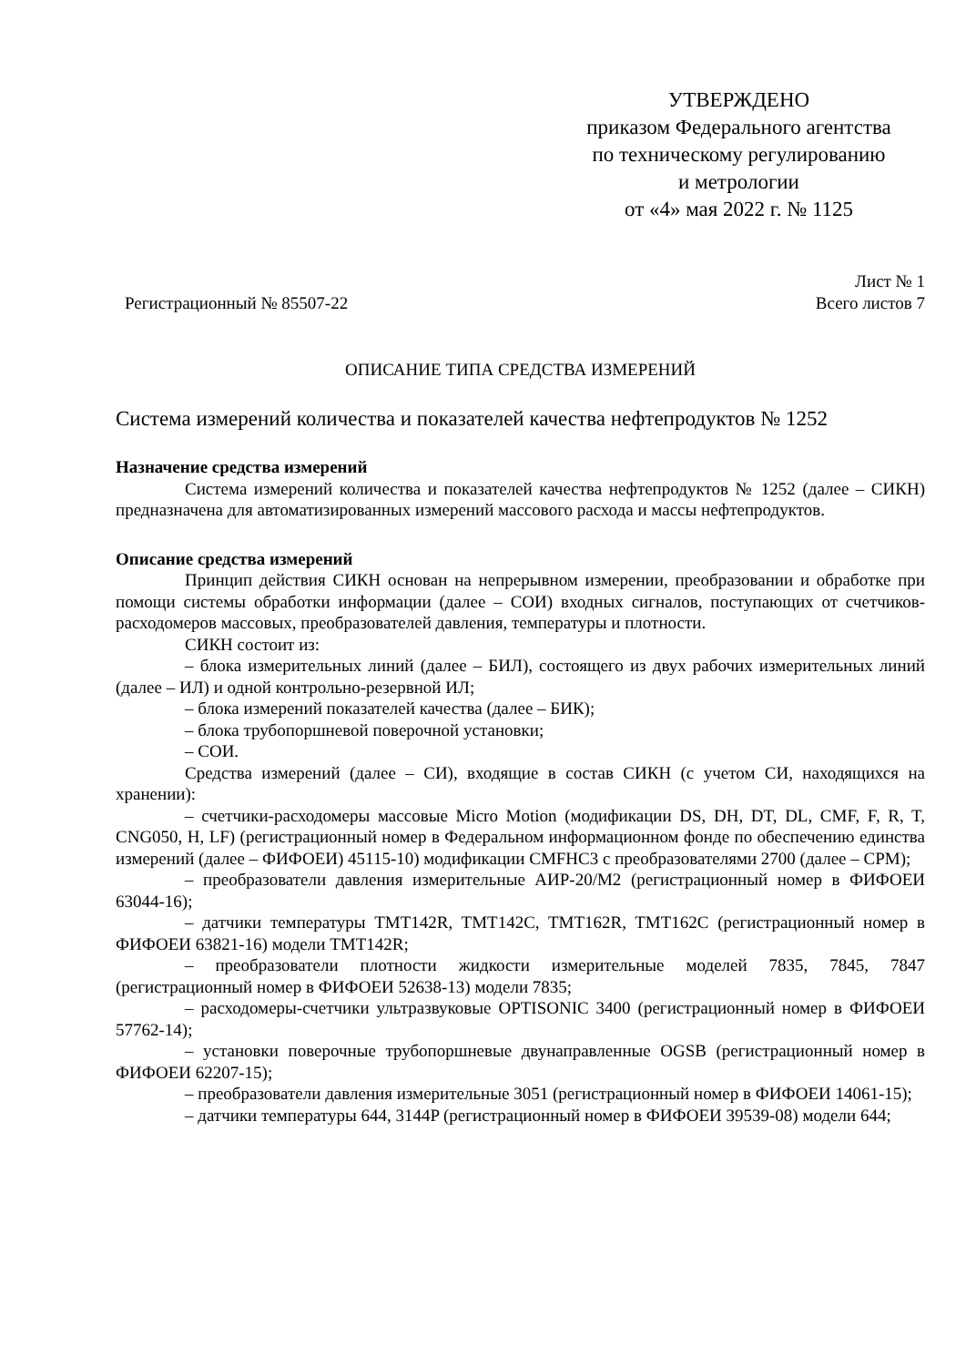УТВЕРЖДЕНО
приказом Федерального агентства
по техническому регулированию
и метрологии
от «4» мая 2022 г. № 1125
Лист № 1
Регистрационный № 85507-22 Всего листов 7
ОПИСАНИЕ ТИПА СРЕДСТВА ИЗМЕРЕНИЙ
Система измерений количества и показателей качества нефтепродуктов № 1252
Назначение средства измерений
Система измерений количества и показателей качества нефтепродуктов № 1252 (далее – СИКН) предназначена для автоматизированных измерений массового расхода и массы нефтепродуктов.
Описание средства измерений
Принцип действия СИКН основан на непрерывном измерении, преобразовании и обработке при помощи системы обработки информации (далее – СОИ) входных сигналов, поступающих от счетчиков-расходомеров массовых, преобразователей давления, температуры и плотности.
СИКН состоит из:
– блока измерительных линий (далее – БИЛ), состоящего из двух рабочих измерительных линий (далее – ИЛ) и одной контрольно-резервной ИЛ;
– блока измерений показателей качества (далее – БИК);
– блока трубопоршневой поверочной установки;
– СОИ.
Средства измерений (далее – СИ), входящие в состав СИКН (с учетом СИ, находящихся на хранении):
– счетчики-расходомеры массовые Micro Motion (модификации DS, DH, DT, DL, CMF, F, R, T, CNG050, H, LF) (регистрационный номер в Федеральном информационном фонде по обеспечению единства измерений (далее – ФИФОЕИ) 45115-10) модификации CMFHC3 с преобразователями 2700 (далее – СРМ);
– преобразователи давления измерительные АИР-20/М2 (регистрационный номер в ФИФОЕИ 63044-16);
– датчики температуры TMT142R, TMT142C, TMT162R, TMT162C (регистрационный номер в ФИФОЕИ 63821-16) модели TMT142R;
– преобразователи плотности жидкости измерительные моделей 7835, 7845, 7847 (регистрационный номер в ФИФОЕИ 52638-13) модели 7835;
– расходомеры-счетчики ультразвуковые OPTISONIC 3400 (регистрационный номер в ФИФОЕИ 57762-14);
– установки поверочные трубопоршневые двунаправленные OGSB (регистрационный номер в ФИФОЕИ 62207-15);
– преобразователи давления измерительные 3051 (регистрационный номер в ФИФОЕИ 14061-15);
– датчики температуры 644, 3144P (регистрационный номер в ФИФОЕИ 39539-08) модели 644;